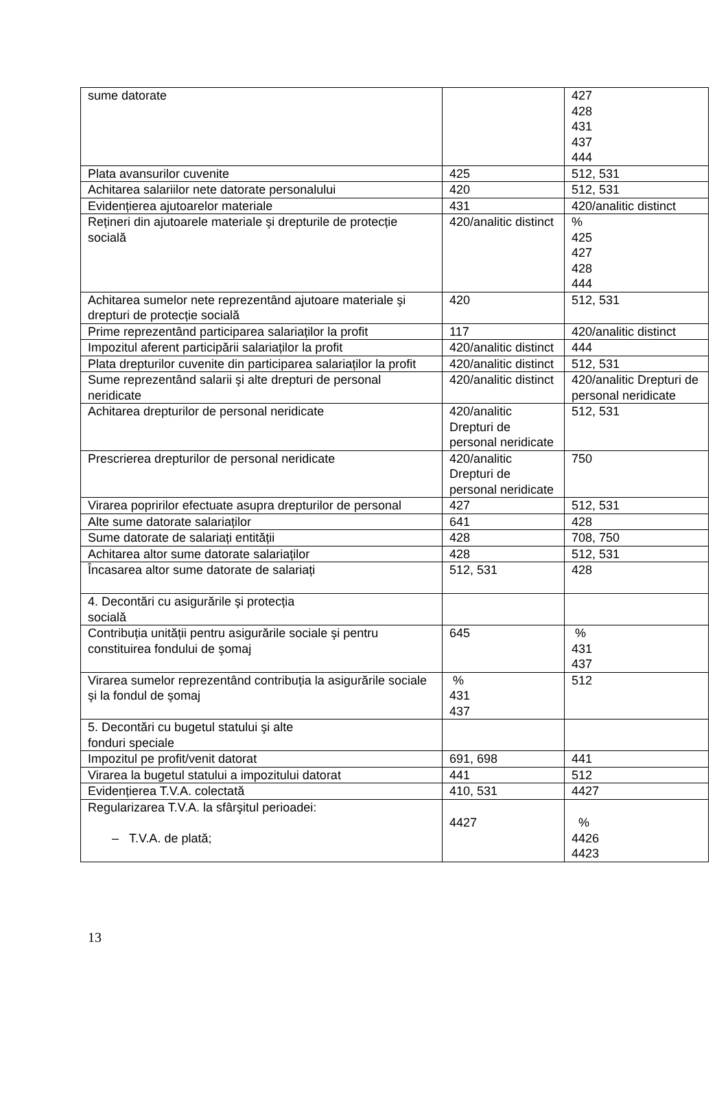| sume datorate | | 427 428 431 437 444 |
| Plata avansurilor cuvenite | 425 | 512, 531 |
| Achitarea salariilor nete datorate personalului | 420 | 512, 531 |
| Evidențierea ajutoarelor materiale | 431 | 420/analitic distinct |
| Rețineri din ajutoarele materiale şi drepturile de protecție socială | 420/analitic distinct | % 425 427 428 444 |
| Achitarea sumelor nete reprezentând ajutoare materiale şi drepturi de protecție socială | 420 | 512, 531 |
| Prime reprezentând participarea salariaților la profit | 117 | 420/analitic distinct |
| Impozitul aferent participării salariaților la profit | 420/analitic distinct | 444 |
| Plata drepturilor cuvenite din participarea salariaților la profit | 420/analitic distinct | 512, 531 |
| Sume reprezentând salarii şi alte drepturi de personal neridicate | 420/analitic distinct | 420/analitic Drepturi de personal neridicate |
| Achitarea drepturilor de personal neridicate | 420/analitic Drepturi de personal neridicate | 512, 531 |
| Prescrierea drepturilor de personal neridicate | 420/analitic Drepturi de personal neridicate | 750 |
| Virarea popririlor efectuate asupra drepturilor de personal | 427 | 512, 531 |
| Alte sume datorate salariaților | 641 | 428 |
| Sume datorate de salariați entității | 428 | 708, 750 |
| Achitarea altor sume datorate salariaților | 428 | 512, 531 |
| Încasarea altor sume datorate de salariați | 512, 531 | 428 |
| 4. Decontări cu asigurările şi protecția socială | | |
| Contribuția unității pentru asigurările sociale şi pentru constituirea fondului de şomaj | 645 | % 431 437 |
| Virarea sumelor reprezentând contribuția la asigurările sociale şi la fondul de şomaj | % 431 437 | 512 |
| 5. Decontări cu bugetul statului şi alte fonduri speciale | | |
| Impozitul pe profit/venit datorat | 691, 698 | 441 |
| Virarea la bugetul statului a impozitului datorat | 441 | 512 |
| Evidențierea T.V.A. colectată | 410, 531 | 4427 |
| Regularizarea T.V.A. la sfârşitul perioadei: – T.V.A. de plată; | 4427 | % 4426 4423 |
13